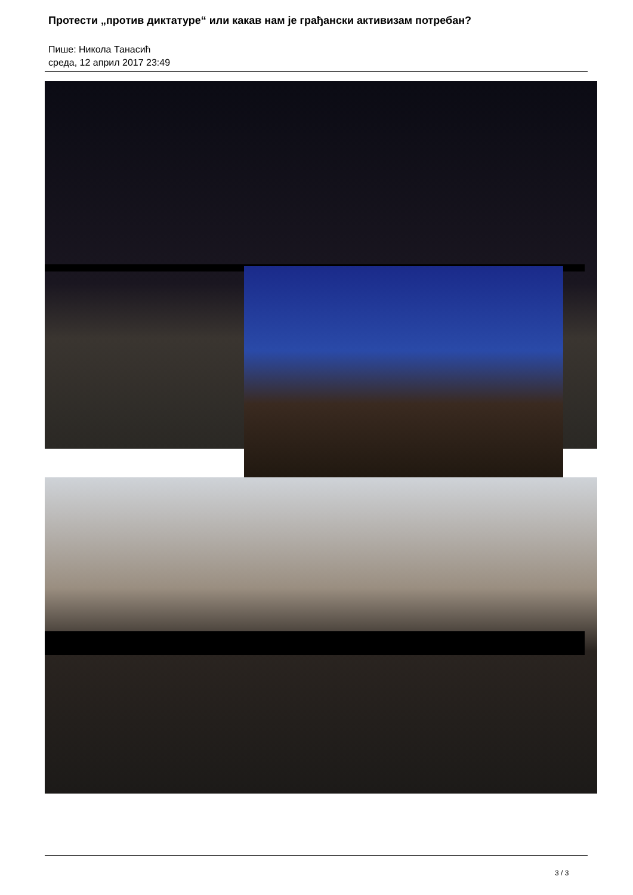Протести „против диктатуре“ или какав нам је грађански активизам потребан?
Пише: Никола Танасић
среда, 12 април 2017 23:49
3 / 3